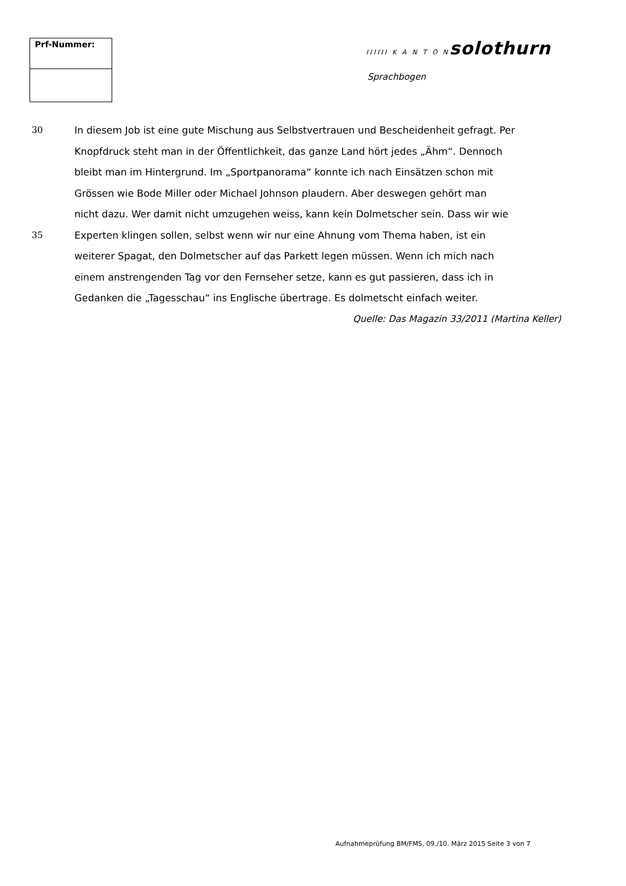Prf-Nummer:
IIIIII K A N T O N solothurn
Sprachbogen
30 In diesem Job ist eine gute Mischung aus Selbstvertrauen und Bescheidenheit gefragt. Per
Knopfdruck steht man in der Öffentlichkeit, das ganze Land hört jedes „Ähm“. Dennoch
bleibt man im Hintergrund. Im „Sportpanorama“ konnte ich nach Einsätzen schon mit
Grössen wie Bode Miller oder Michael Johnson plaudern. Aber deswegen gehört man
nicht dazu. Wer damit nicht umzugehen weiss, kann kein Dolmetscher sein. Dass wir wie
35 Experten klingen sollen, selbst wenn wir nur eine Ahnung vom Thema haben, ist ein
weiterer Spagat, den Dolmetscher auf das Parkett legen müssen. Wenn ich mich nach
einem anstrengenden Tag vor den Fernseher setze, kann es gut passieren, dass ich in
Gedanken die „Tagesschau“ ins Englische übertrage. Es dolmetscht einfach weiter.
Quelle: Das Magazin 33/2011 (Martina Keller)
Aufnahmeprüfung BM/FMS, 09./10. März 2015 Seite 3 von 7